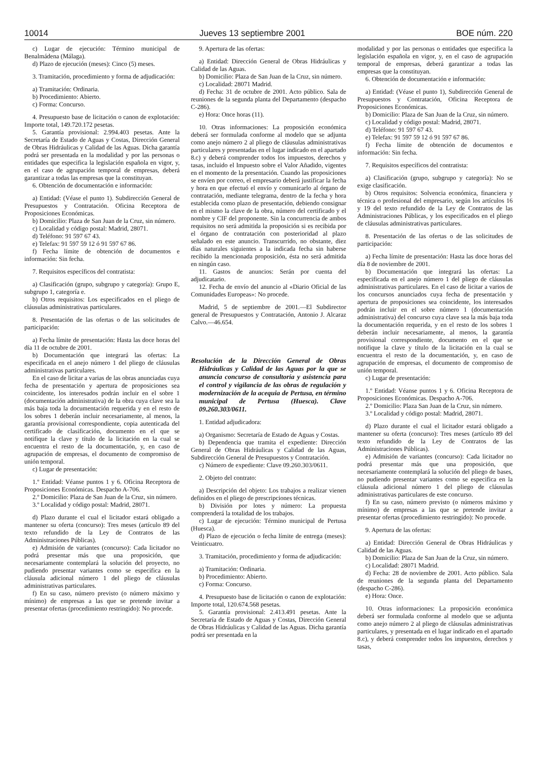10014 Jueves 13 septiembre 2001 BOE núm. 220
c) Lugar de ejecución: Término municipal de Benalmádena (Málaga).
d) Plazo de ejecución (meses): Cinco (5) meses.
3. Tramitación, procedimiento y forma de adjudicación:
a) Tramitación: Ordinaria.
b) Procedimiento: Abierto.
c) Forma: Concurso.
4. Presupuesto base de licitación o canon de explotación: Importe total, 149.720.172 pesetas.
5. Garantía provisional: 2.994.403 pesetas. Ante la Secretaría de Estado de Aguas y Costas, Dirección General de Obras Hidráulicas y Calidad de las Aguas. Dicha garantía podrá ser presentada en la modalidad y por las personas o entidades que especifica la legislación española en vigor, y, en el caso de agrupación temporal de empresas, deberá garantizar a todas las empresas que la constituyan.
6. Obtención de documentación e información:
a) Entidad: (Véase el punto 1). Subdirección General de Presupuestos y Contratación. Oficina Receptora de Proposiciones Económicas.
b) Domicilio: Plaza de San Juan de la Cruz, sin número.
c) Localidad y código postal: Madrid, 28071.
d) Teléfono: 91 597 67 43.
e) Telefax: 91 597 59 12 ó 91 597 67 86.
f) Fecha límite de obtención de documentos e información: Sin fecha.
7. Requisitos específicos del contratista:
a) Clasificación (grupo, subgrupo y categoría): Grupo E, subgrupo 1, categoría e.
b) Otros requisitos: Los especificados en el pliego de cláusulas administrativas particulares.
8. Presentación de las ofertas o de las solicitudes de participación:
a) Fecha límite de presentación: Hasta las doce horas del día 11 de octubre de 2001.
b) Documentación que integrará las ofertas: La especificada en el anejo número 1 del pliego de cláusulas administrativas particulares.
En el caso de licitar a varias de las obras anunciadas cuya fecha de presentación y apertura de proposiciones sea coincidente, los interesados podrán incluir en el sobre 1 (documentación administrativa) de la obra cuya clave sea la más baja toda la documentación requerida y en el resto de los sobres 1 deberán incluir necesariamente, al menos, la garantía provisional correspondiente, copia autenticada del certificado de clasificación, documento en el que se notifique la clave y título de la licitación en la cual se encuentra el resto de la documentación, y, en caso de agrupación de empresas, el documento de compromiso de unión temporal.
c) Lugar de presentación:
1.º Entidad: Véanse puntos 1 y 6. Oficina Receptora de Proposiciones Económicas. Despacho A-706.
2.º Domicilio: Plaza de San Juan de la Cruz, sin número.
3.º Localidad y código postal: Madrid, 28071.
d) Plazo durante el cual el licitador estará obligado a mantener su oferta (concurso): Tres meses (artículo 89 del texto refundido de la Ley de Contratos de las Administraciones Públicas).
e) Admisión de variantes (concurso): Cada licitador no podrá presentar más que una proposición, que necesariamente contemplará la solución del proyecto, no pudiendo presentar variantes como se especifica en la cláusula adicional número 1 del pliego de cláusulas administrativas particulares.
f) En su caso, número previsto (o número máximo y mínimo) de empresas a las que se pretende invitar a presentar ofertas (procedimiento restringido): No procede.
9. Apertura de las ofertas:
a) Entidad: Dirección General de Obras Hidráulicas y Calidad de las Aguas.
b) Domicilio: Plaza de San Juan de la Cruz, sin número.
c) Localidad: 28071 Madrid.
d) Fecha: 31 de octubre de 2001. Acto público. Sala de reuniones de la segunda planta del Departamento (despacho C-286).
e) Hora: Once horas (11).
10. Otras informaciones: La proposición económica deberá ser formulada conforme al modelo que se adjunta como anejo número 2 al pliego de cláusulas administrativas particulares y presentadas en el lugar indicado en el apartado 8.c) y deberá comprender todos los impuestos, derechos y tasas, incluido el Impuesto sobre el Valor Añadido, vigentes en el momento de la presentación. Cuando las proposiciones se envíen por correo, el empresario deberá justificar la fecha y hora en que efectuó el envío y comunicarlo al órgano de contratación, mediante telegrama, dentro de la fecha y hora establecida como plazo de presentación, debiendo consignar en el mismo la clave de la obra, número del certificado y el nombre y CIF del proponente. Sin la concurrencia de ambos requisitos no será admitida la proposición si es recibida por el órgano de contratación con posterioridad al plazo señalado en este anuncio. Transcurrido, no obstante, diez días naturales siguientes a la indicada fecha sin haberse recibido la mencionada proposición, ésta no será admitida en ningún caso.
11. Gastos de anuncios: Serán por cuenta del adjudicatario.
12. Fecha de envío del anuncio al «Diario Oficial de las Comunidades Europeas»: No procede.
Madrid, 5 de septiembre de 2001.—El Subdirector general de Presupuestos y Contratación, Antonio J. Alcaraz Calvo.—46.654.
Resolución de la Dirección General de Obras Hidráulicas y Calidad de las Aguas por la que se anuncia concurso de consultoría y asistencia para el control y vigilancia de las obras de regulación y modernización de la acequia de Pertusa, en término municipal de Pertusa (Huesca). Clave 09.260.303/0611.
1. Entidad adjudicadora:
a) Organismo: Secretaría de Estado de Aguas y Costas.
b) Dependencia que tramita el expediente: Dirección General de Obras Hidráulicas y Calidad de las Aguas, Subdirección General de Presupuestos y Contratación.
c) Número de expediente: Clave 09.260.303/0611.
2. Objeto del contrato:
a) Descripción del objeto: Los trabajos a realizar vienen definidos en el pliego de prescripciones técnicas.
b) División por lotes y número: La propuesta comprenderá la totalidad de los trabajos.
c) Lugar de ejecución: Término municipal de Pertusa (Huesca).
d) Plazo de ejecución o fecha límite de entrega (meses): Veinticuatro.
3. Tramitación, procedimiento y forma de adjudicación:
a) Tramitación: Ordinaria.
b) Procedimiento: Abierto.
c) Forma: Concurso.
4. Presupuesto base de licitación o canon de explotación: Importe total, 120.674.568 pesetas.
5. Garantía provisional: 2.413.491 pesetas. Ante la Secretaría de Estado de Aguas y Costas, Dirección General de Obras Hidráulicas y Calidad de las Aguas. Dicha garantía podrá ser presentada en la
modalidad y por las personas o entidades que especifica la legislación española en vigor, y, en el caso de agrupación temporal de empresas, deberá garantizar a todas las empresas que la constituyan.
6. Obtención de documentación e información:
a) Entidad: (Véase el punto 1), Subdirección General de Presupuestos y Contratación, Oficina Receptora de Proposiciones Económicas.
b) Domicilio: Plaza de San Juan de la Cruz, sin número.
c) Localidad y código postal: Madrid, 28071.
d) Teléfono: 91 597 67 43.
e) Telefax: 91 597 59 12 ó 91 597 67 86.
f) Fecha límite de obtención de documentos e información: Sin fecha.
7. Requisitos específicos del contratista:
a) Clasificación (grupo, subgrupo y categoría): No se exige clasificación.
b) Otros requisitos: Solvencia económica, financiera y técnica o profesional del empresario, según los artículos 16 y 19 del texto refundido de la Ley de Contratos de las Administraciones Públicas, y los especificados en el pliego de cláusulas administrativas particulares.
8. Presentación de las ofertas o de las solicitudes de participación:
a) Fecha límite de presentación: Hasta las doce horas del día 8 de noviembre de 2001.
b) Documentación que integrará las ofertas: La especificada en el anejo número 1 del pliego de cláusulas administrativas particulares. En el caso de licitar a varios de los concursos anunciados cuya fecha de presentación y apertura de proposiciones sea coincidente, los interesados podrán incluir en el sobre número 1 (documentación administrativa) del concurso cuya clave sea la más baja toda la documentación requerida, y en el resto de los sobres 1 deberán incluir necesariamente, al menos, la garantía provisional correspondiente, documento en el que se notifique la clave y título de la licitación en la cual se encuentra el resto de la documentación, y, en caso de agrupación de empresas, el documento de compromiso de unión temporal.
c) Lugar de presentación:
1.º Entidad: Véanse puntos 1 y 6. Oficina Receptora de Proposiciones Económicas. Despacho A-706.
2.º Domicilio: Plaza San Juan de la Cruz, sin número.
3.º Localidad y código postal: Madrid, 28071.
d) Plazo durante el cual el licitador estará obligado a mantener su oferta (concurso): Tres meses (artículo 89 del texto refundido de la Ley de Contratos de las Administraciones Públicas).
e) Admisión de variantes (concurso): Cada licitador no podrá presentar más que una proposición, que necesariamente contemplará la solución del pliego de bases, no pudiendo presentar variantes como se especifica en la cláusula adicional número 1 del pliego de cláusulas administrativas particulares de este concurso.
f) En su caso, número previsto (o números máximo y mínimo) de empresas a las que se pretende invitar a presentar ofertas (procedimiento restringido): No procede.
9. Apertura de las ofertas:
a) Entidad: Dirección General de Obras Hidráulicas y Calidad de las Aguas.
b) Domicilio: Plaza de San Juan de la Cruz, sin número.
c) Localidad: 28071 Madrid.
d) Fecha: 28 de noviembre de 2001. Acto público. Sala de reuniones de la segunda planta del Departamento (despacho C-286).
e) Hora: Once.
10. Otras informaciones: La proposición económica deberá ser formulada conforme al modelo que se adjunta como anejo número 2 al pliego de cláusulas administrativas particulares, y presentada en el lugar indicado en el apartado 8.c), y deberá comprender todos los impuestos, derechos y tasas,